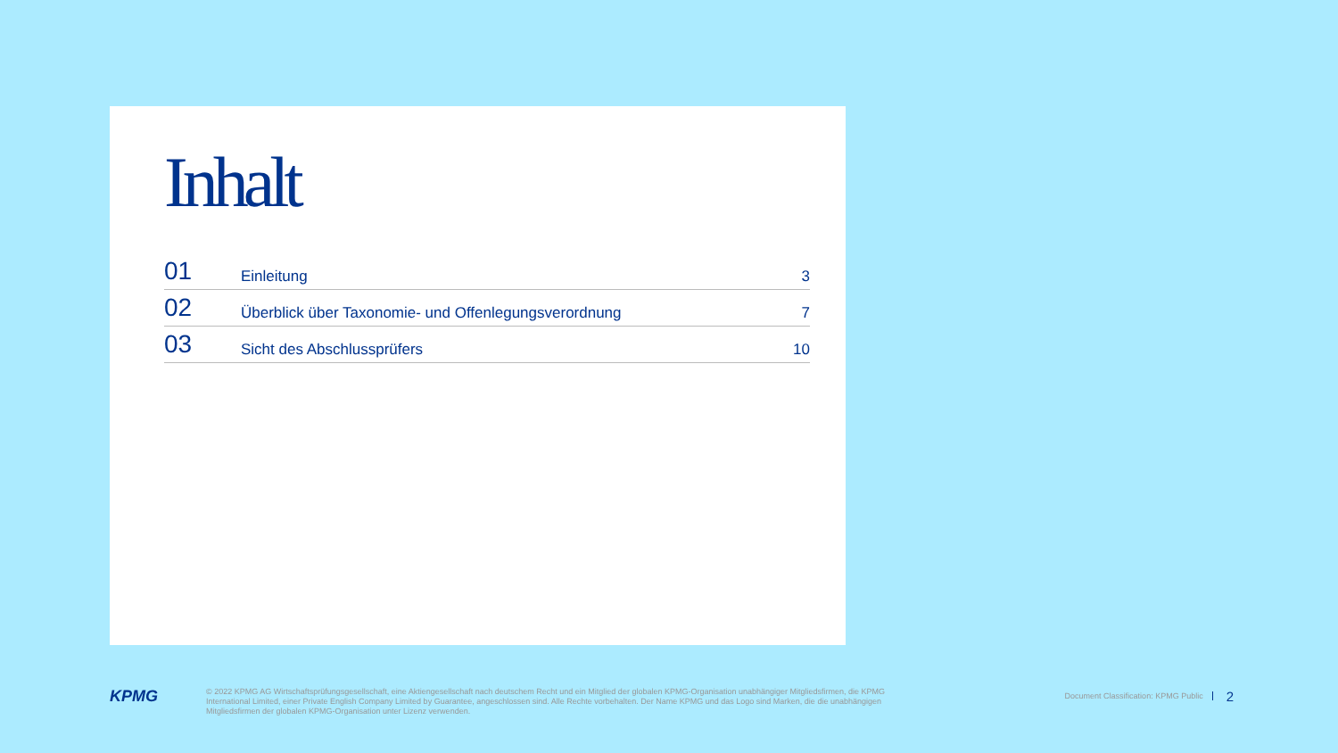Inhalt
| 01 | Einleitung | 3 |
| 02 | Überblick über Taxonomie- und Offenlegungsverordnung | 7 |
| 03 | Sicht des Abschlussprüfers | 10 |
KPMG
© 2022 KPMG AG Wirtschaftsprüfungsgesellschaft, eine Aktiengesellschaft nach deutschem Recht und ein Mitglied der globalen KPMG-Organisation unabhängiger Mitgliedsfirmen, die KPMG International Limited, einer Private English Company Limited by Guarantee, angeschlossen sind. Alle Rechte vorbehalten. Der Name KPMG und das Logo sind Marken, die die unabhängigen Mitgliedsfirmen der globalen KPMG-Organisation unter Lizenz verwenden.
Document Classification: KPMG Public
2